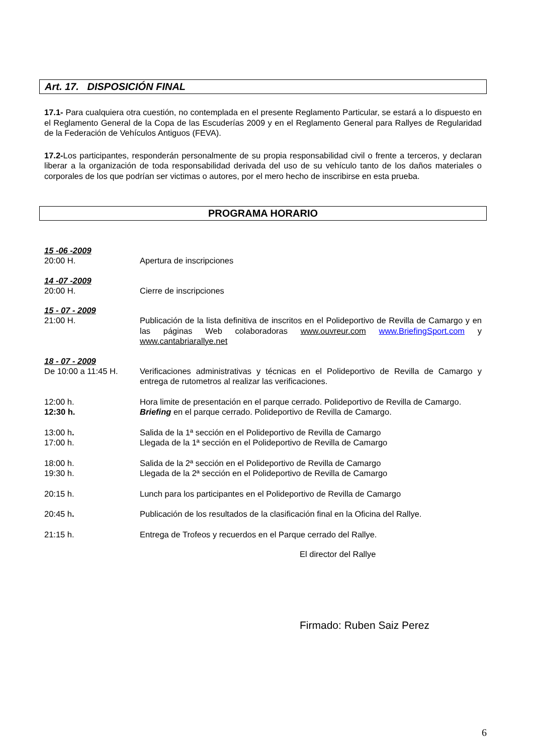Art. 17. DISPOSICIÓN FINAL
17.1- Para cualquiera otra cuestión, no contemplada en el presente Reglamento Particular, se estará a lo dispuesto en el Reglamento General de la Copa de las Escuderías 2009 y en el Reglamento General para Rallyes de Regularidad de la Federación de Vehículos Antiguos (FEVA).
17.2-Los participantes, responderán personalmente de su propia responsabilidad civil o frente a terceros, y declaran liberar a la organización de toda responsabilidad derivada del uso de su vehículo tanto de los daños materiales o corporales de los que podrían ser victimas o autores, por el mero hecho de inscribirse en esta prueba.
PROGRAMA HORARIO
15 -06 -2009
20:00 H. Apertura de inscripciones
14 -07 -2009
20:00 H. Cierre de inscripciones
15 - 07 - 2009
21:00 H. Publicación de la lista definitiva de inscritos en el Polideportivo de Revilla de Camargo y en las páginas Web colaboradoras www.ouvreur.com www.BriefingSport.com y www.cantabriarallye.net
18 - 07 - 2009
De 10:00 a 11:45 H. Verificaciones administrativas y técnicas en el Polideportivo de Revilla de Camargo y entrega de rutometros al realizar las verificaciones.
12:00 h. Hora limite de presentación en el parque cerrado. Polideportivo de Revilla de Camargo.
12:30 h. Briefing en el parque cerrado. Polideportivo de Revilla de Camargo.
13:00 h. Salida de la 1ª sección en el Polideportivo de Revilla de Camargo
17:00 h. Llegada de la 1ª sección en el Polideportivo de Revilla de Camargo
18:00 h. Salida de la 2ª sección en el Polideportivo de Revilla de Camargo
19:30 h. Llegada de la 2ª sección en el Polideportivo de Revilla de Camargo
20:15 h. Lunch para los participantes en el Polideportivo de Revilla de Camargo
20:45 h. Publicación de los resultados de la clasificación final en la Oficina del Rallye.
21:15 h. Entrega de Trofeos y recuerdos en el Parque cerrado del Rallye.
El director del Rallye
Firmado: Ruben Saiz Perez
6